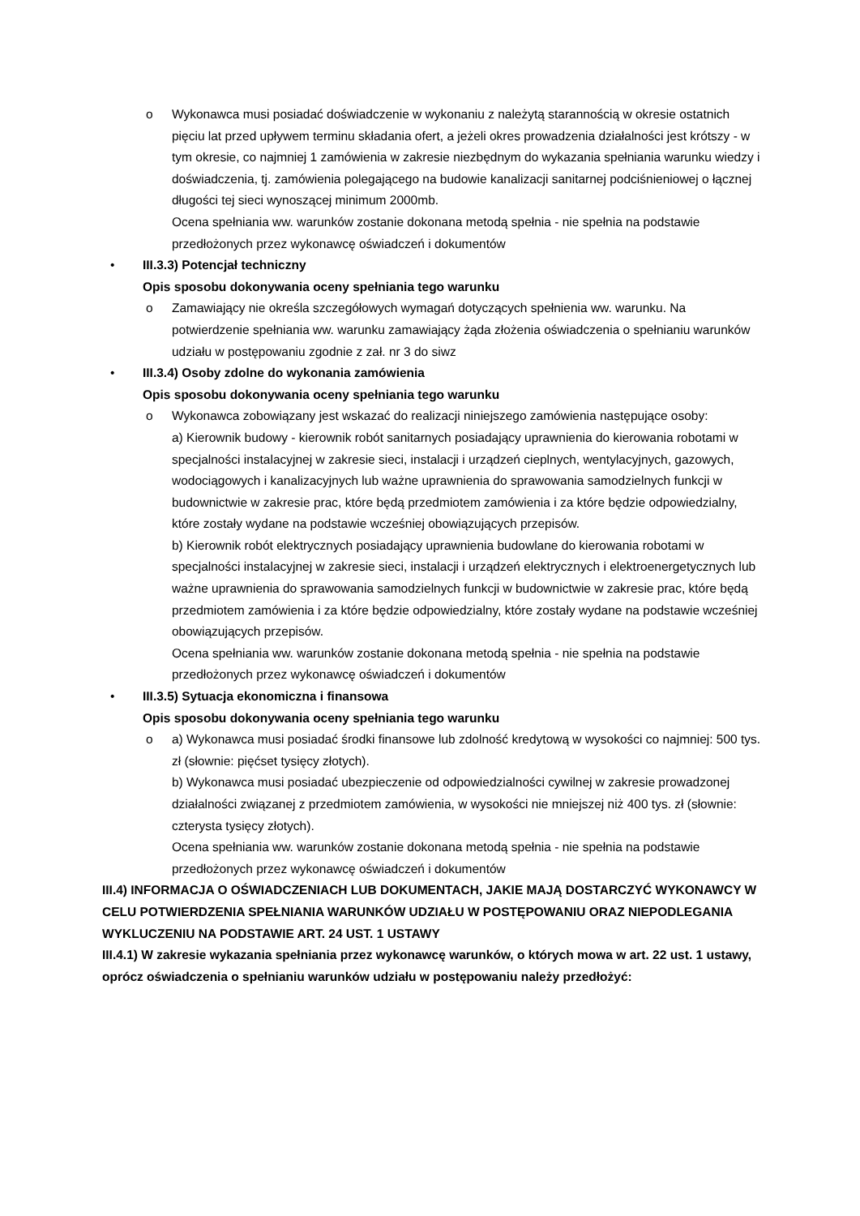o Wykonawca musi posiadać doświadczenie w wykonaniu z należytą starannością w okresie ostatnich pięciu lat przed upływem terminu składania ofert, a jeżeli okres prowadzenia działalności jest krótszy - w tym okresie, co najmniej 1 zamówienia w zakresie niezbędnym do wykazania spełniania warunku wiedzy i doświadczenia, tj. zamówienia polegającego na budowie kanalizacji sanitarnej podciśnieniowej o łącznej długości tej sieci wynoszącej minimum 2000mb.
Ocena spełniania ww. warunków zostanie dokonana metodą spełnia - nie spełnia na podstawie przedłożonych przez wykonawcę oświadczeń i dokumentów
• III.3.3) Potencjał techniczny
Opis sposobu dokonywania oceny spełniania tego warunku
o Zamawiający nie określa szczegółowych wymagań dotyczących spełnienia ww. warunku. Na potwierdzenie spełniania ww. warunku zamawiający żąda złożenia oświadczenia o spełnianiu warunków udziału w postępowaniu zgodnie z zał. nr 3 do siwz
• III.3.4) Osoby zdolne do wykonania zamówienia
Opis sposobu dokonywania oceny spełniania tego warunku
o Wykonawca zobowiązany jest wskazać do realizacji niniejszego zamówienia następujące osoby:
a) Kierownik budowy - kierownik robót sanitarnych posiadający uprawnienia do kierowania robotami w specjalności instalacyjnej w zakresie sieci, instalacji i urządzeń cieplnych, wentylacyjnych, gazowych, wodociągowych i kanalizacyjnych lub ważne uprawnienia do sprawowania samodzielnych funkcji w budownictwie w zakresie prac, które będą przedmiotem zamówienia i za które będzie odpowiedzialny, które zostały wydane na podstawie wcześniej obowiązujących przepisów.
b) Kierownik robót elektrycznych posiadający uprawnienia budowlane do kierowania robotami w specjalności instalacyjnej w zakresie sieci, instalacji i urządzeń elektrycznych i elektroenergetycznych lub ważne uprawnienia do sprawowania samodzielnych funkcji w budownictwie w zakresie prac, które będą przedmiotem zamówienia i za które będzie odpowiedzialny, które zostały wydane na podstawie wcześniej obowiązujących przepisów.
Ocena spełniania ww. warunków zostanie dokonana metodą spełnia - nie spełnia na podstawie przedłożonych przez wykonawcę oświadczeń i dokumentów
• III.3.5) Sytuacja ekonomiczna i finansowa
Opis sposobu dokonywania oceny spełniania tego warunku
o a) Wykonawca musi posiadać środki finansowe lub zdolność kredytową w wysokości co najmniej: 500 tys. zł (słownie: pięćset tysięcy złotych).
b) Wykonawca musi posiadać ubezpieczenie od odpowiedzialności cywilnej w zakresie prowadzonej działalności związanej z przedmiotem zamówienia, w wysokości nie mniejszej niż 400 tys. zł (słownie: czterysta tysięcy złotych).
Ocena spełniania ww. warunków zostanie dokonana metodą spełnia - nie spełnia na podstawie przedłożonych przez wykonawcę oświadczeń i dokumentów
III.4) INFORMACJA O OŚWIADCZENIACH LUB DOKUMENTACH, JAKIE MAJĄ DOSTARCZYĆ WYKONAWCY W CELU POTWIERDZENIA SPEŁNIANIA WARUNKÓW UDZIAŁU W POSTĘPOWANIU ORAZ NIEPODLEGANIA WYKLUCZENIU NA PODSTAWIE ART. 24 UST. 1 USTAWY
III.4.1) W zakresie wykazania spełniania przez wykonawcę warunków, o których mowa w art. 22 ust. 1 ustawy, oprócz oświadczenia o spełnianiu warunków udziału w postępowaniu należy przedłożyć: